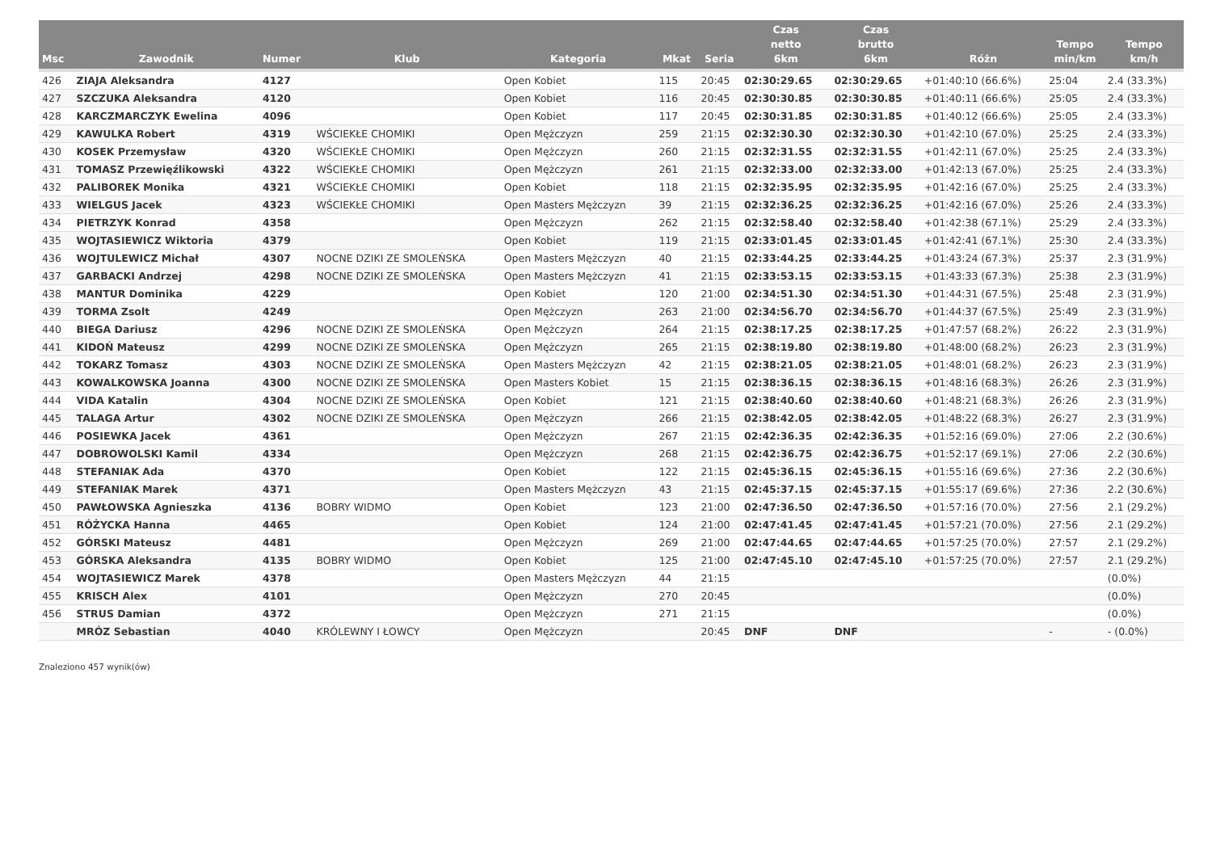| Msc | Zawodnik | Numer | Klub | Kategoria | Mkat | Seria | Czas netto 6km | Czas brutto 6km | Różn | Tempo min/km | Tempo km/h |
| --- | --- | --- | --- | --- | --- | --- | --- | --- | --- | --- | --- |
| 426 | ZIAJA Aleksandra | 4127 | | Open Kobiet | 115 | 20:45 | 02:30:29.65 | 02:30:29.65 | +01:40:10 (66.6%) | 25:04 | 2.4 (33.3%) |
| 427 | SZCZUKA Aleksandra | 4120 | | Open Kobiet | 116 | 20:45 | 02:30:30.85 | 02:30:30.85 | +01:40:11 (66.6%) | 25:05 | 2.4 (33.3%) |
| 428 | KARCZMARCZYK Ewelina | 4096 | | Open Kobiet | 117 | 20:45 | 02:30:31.85 | 02:30:31.85 | +01:40:12 (66.6%) | 25:05 | 2.4 (33.3%) |
| 429 | KAWULKA Robert | 4319 | WŚCIEKŁE CHOMIKI | Open Mężczyzn | 259 | 21:15 | 02:32:30.30 | 02:32:30.30 | +01:42:10 (67.0%) | 25:25 | 2.4 (33.3%) |
| 430 | KOSEK Przemysław | 4320 | WŚCIEKŁE CHOMIKI | Open Mężczyzn | 260 | 21:15 | 02:32:31.55 | 02:32:31.55 | +01:42:11 (67.0%) | 25:25 | 2.4 (33.3%) |
| 431 | TOMASZ Przewięźlikowski | 4322 | WŚCIEKŁE CHOMIKI | Open Mężczyzn | 261 | 21:15 | 02:32:33.00 | 02:32:33.00 | +01:42:13 (67.0%) | 25:25 | 2.4 (33.3%) |
| 432 | PALIBOREK Monika | 4321 | WŚCIEKŁE CHOMIKI | Open Kobiet | 118 | 21:15 | 02:32:35.95 | 02:32:35.95 | +01:42:16 (67.0%) | 25:25 | 2.4 (33.3%) |
| 433 | WIELGUS Jacek | 4323 | WŚCIEKŁE CHOMIKI | Open Masters Mężczyzn | 39 | 21:15 | 02:32:36.25 | 02:32:36.25 | +01:42:16 (67.0%) | 25:26 | 2.4 (33.3%) |
| 434 | PIETRZYK Konrad | 4358 | | Open Mężczyzn | 262 | 21:15 | 02:32:58.40 | 02:32:58.40 | +01:42:38 (67.1%) | 25:29 | 2.4 (33.3%) |
| 435 | WOJTASIEWICZ Wiktoria | 4379 | | Open Kobiet | 119 | 21:15 | 02:33:01.45 | 02:33:01.45 | +01:42:41 (67.1%) | 25:30 | 2.4 (33.3%) |
| 436 | WOJTULEWICZ Michał | 4307 | NOCNE DZIKI ZE SMOLEŃSKA | Open Masters Mężczyzn | 40 | 21:15 | 02:33:44.25 | 02:33:44.25 | +01:43:24 (67.3%) | 25:37 | 2.3 (31.9%) |
| 437 | GARBACKI Andrzej | 4298 | NOCNE DZIKI ZE SMOLEŃSKA | Open Masters Mężczyzn | 41 | 21:15 | 02:33:53.15 | 02:33:53.15 | +01:43:33 (67.3%) | 25:38 | 2.3 (31.9%) |
| 438 | MANTUR Dominika | 4229 | | Open Kobiet | 120 | 21:00 | 02:34:51.30 | 02:34:51.30 | +01:44:31 (67.5%) | 25:48 | 2.3 (31.9%) |
| 439 | TORMA Zsolt | 4249 | | Open Mężczyzn | 263 | 21:00 | 02:34:56.70 | 02:34:56.70 | +01:44:37 (67.5%) | 25:49 | 2.3 (31.9%) |
| 440 | BIEGA Dariusz | 4296 | NOCNE DZIKI ZE SMOLEŃSKA | Open Mężczyzn | 264 | 21:15 | 02:38:17.25 | 02:38:17.25 | +01:47:57 (68.2%) | 26:22 | 2.3 (31.9%) |
| 441 | KIDOŃ Mateusz | 4299 | NOCNE DZIKI ZE SMOLEŃSKA | Open Mężczyzn | 265 | 21:15 | 02:38:19.80 | 02:38:19.80 | +01:48:00 (68.2%) | 26:23 | 2.3 (31.9%) |
| 442 | TOKARZ Tomasz | 4303 | NOCNE DZIKI ZE SMOLEŃSKA | Open Masters Mężczyzn | 42 | 21:15 | 02:38:21.05 | 02:38:21.05 | +01:48:01 (68.2%) | 26:23 | 2.3 (31.9%) |
| 443 | KOWALKOWSKA Joanna | 4300 | NOCNE DZIKI ZE SMOLEŃSKA | Open Masters Kobiet | 15 | 21:15 | 02:38:36.15 | 02:38:36.15 | +01:48:16 (68.3%) | 26:26 | 2.3 (31.9%) |
| 444 | VIDA Katalin | 4304 | NOCNE DZIKI ZE SMOLEŃSKA | Open Kobiet | 121 | 21:15 | 02:38:40.60 | 02:38:40.60 | +01:48:21 (68.3%) | 26:26 | 2.3 (31.9%) |
| 445 | TALAGA Artur | 4302 | NOCNE DZIKI ZE SMOLEŃSKA | Open Mężczyzn | 266 | 21:15 | 02:38:42.05 | 02:38:42.05 | +01:48:22 (68.3%) | 26:27 | 2.3 (31.9%) |
| 446 | POSIEWKA Jacek | 4361 | | Open Mężczyzn | 267 | 21:15 | 02:42:36.35 | 02:42:36.35 | +01:52:16 (69.0%) | 27:06 | 2.2 (30.6%) |
| 447 | DOBROWOLSKI Kamil | 4334 | | Open Mężczyzn | 268 | 21:15 | 02:42:36.75 | 02:42:36.75 | +01:52:17 (69.1%) | 27:06 | 2.2 (30.6%) |
| 448 | STEFANIAK Ada | 4370 | | Open Kobiet | 122 | 21:15 | 02:45:36.15 | 02:45:36.15 | +01:55:16 (69.6%) | 27:36 | 2.2 (30.6%) |
| 449 | STEFANIAK Marek | 4371 | | Open Masters Mężczyzn | 43 | 21:15 | 02:45:37.15 | 02:45:37.15 | +01:55:17 (69.6%) | 27:36 | 2.2 (30.6%) |
| 450 | PAWŁOWSKA Agnieszka | 4136 | BOBRY WIDMO | Open Kobiet | 123 | 21:00 | 02:47:36.50 | 02:47:36.50 | +01:57:16 (70.0%) | 27:56 | 2.1 (29.2%) |
| 451 | RÓŻYCKA Hanna | 4465 | | Open Kobiet | 124 | 21:00 | 02:47:41.45 | 02:47:41.45 | +01:57:21 (70.0%) | 27:56 | 2.1 (29.2%) |
| 452 | GÓRSKI Mateusz | 4481 | | Open Mężczyzn | 269 | 21:00 | 02:47:44.65 | 02:47:44.65 | +01:57:25 (70.0%) | 27:57 | 2.1 (29.2%) |
| 453 | GÓRSKA Aleksandra | 4135 | BOBRY WIDMO | Open Kobiet | 125 | 21:00 | 02:47:45.10 | 02:47:45.10 | +01:57:25 (70.0%) | 27:57 | 2.1 (29.2%) |
| 454 | WOJTASIEWICZ Marek | 4378 | | Open Masters Mężczyzn | 44 | 21:15 | | | | | (0.0%) |
| 455 | KRISCH Alex | 4101 | | Open Mężczyzn | 270 | 20:45 | | | | | (0.0%) |
| 456 | STRUS Damian | 4372 | | Open Mężczyzn | 271 | 21:15 | | | | | (0.0%) |
| | MRÓZ Sebastian | 4040 | KRÓLEWNY I ŁOWCY | Open Mężczyzn | | 20:45 | DNF | DNF | | - | - (0.0%) |
Znaleziono 457 wynik(ów)